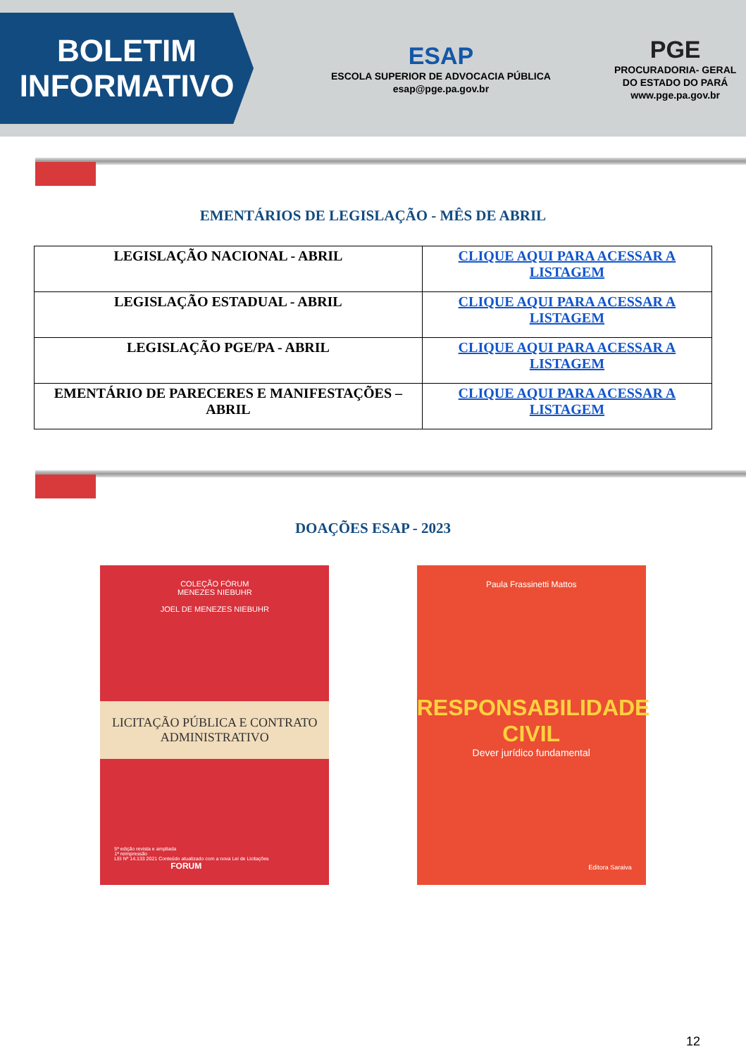BOLETIM
INFORMATIVO
ESAP
ESCOLA SUPERIOR DE ADVOCACIA PÚBLICA
esap@pge.pa.gov.br
PGE
PROCURADORIA- GERAL
DO ESTADO DO PARÁ
www.pge.pa.gov.br
EMENTÁRIOS DE LEGISLAÇÃO - MÊS DE ABRIL
| LEGISLAÇÃO NACIONAL - ABRIL | CLIQUE AQUI PARA ACESSAR A LISTAGEM |
| LEGISLAÇÃO ESTADUAL - ABRIL | CLIQUE AQUI PARA ACESSAR A LISTAGEM |
| LEGISLAÇÃO PGE/PA - ABRIL | CLIQUE AQUI PARA ACESSAR A LISTAGEM |
| EMENTÁRIO DE PARECERES E MANIFESTAÇÕES – ABRIL | CLIQUE AQUI PARA ACESSAR A LISTAGEM |
DOAÇÕES ESAP - 2023
COLEÇÃO FÓRUM
MENEZES NIEBUHR
JOEL DE MENEZES NIEBUHR
LICITAÇÃO PÚBLICA E CONTRATO ADMINISTRATIVO
5ª edição revista e ampliada
1ª reimpressão
LEI Nº 14.133 2021 Conteúdo atualizado com a nova Lei de Licitações FORUM
Paula Frassinetti Mattos
RESPONSABILIDADE CIVIL
Dever jurídico fundamental
Editora Saraiva
12